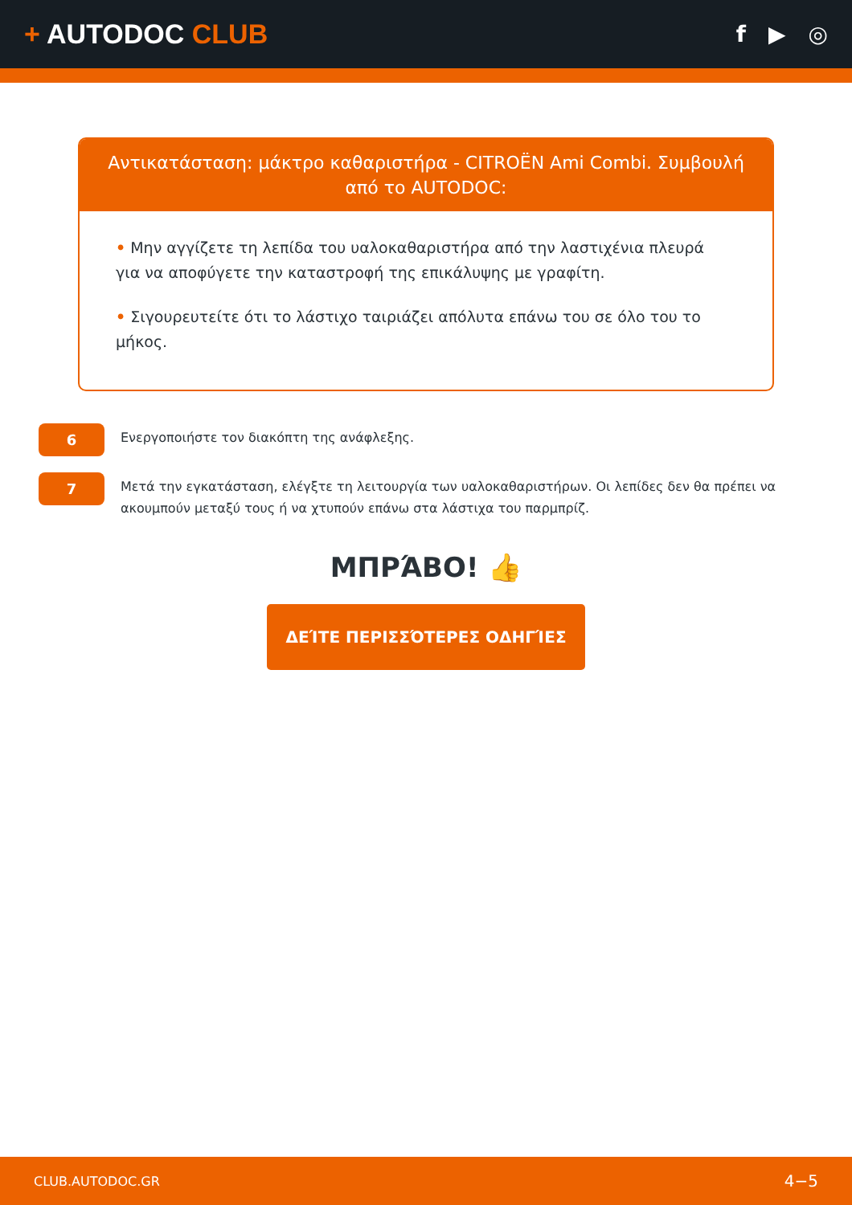+ AUTODOC CLUB
f ▶ ◎
Αντικατάσταση: μάκτρο καθαριστήρα - CITROËN Ami Combi. Συμβουλή από το AUTODOC:
• Μην αγγίζετε τη λεπίδα του υαλοκαθαριστήρα από την λαστιχένια πλευρά για να αποφύγετε την καταστροφή της επικάλυψης με γραφίτη.
• Σιγουρευτείτε ότι το λάστιχο ταιριάζει απόλυτα επάνω του σε όλο του το μήκος.
6
Ενεργοποιήστε τον διακόπτη της ανάφλεξης.
7
Μετά την εγκατάσταση, ελέγξτε τη λειτουργία των υαλοκαθαριστήρων. Οι λεπίδες δεν θα πρέπει να ακουμπούν μεταξύ τους ή να χτυπούν επάνω στα λάστιχα του παρμπρίζ.
ΜΠΡΆΒΟ! 👍
ΔΕΊΤΕ ΠΕΡΙΣΣΌΤΕΡΕΣ ΟΔΗΓΊΕΣ
CLUB.AUTODOC.GR 4−5